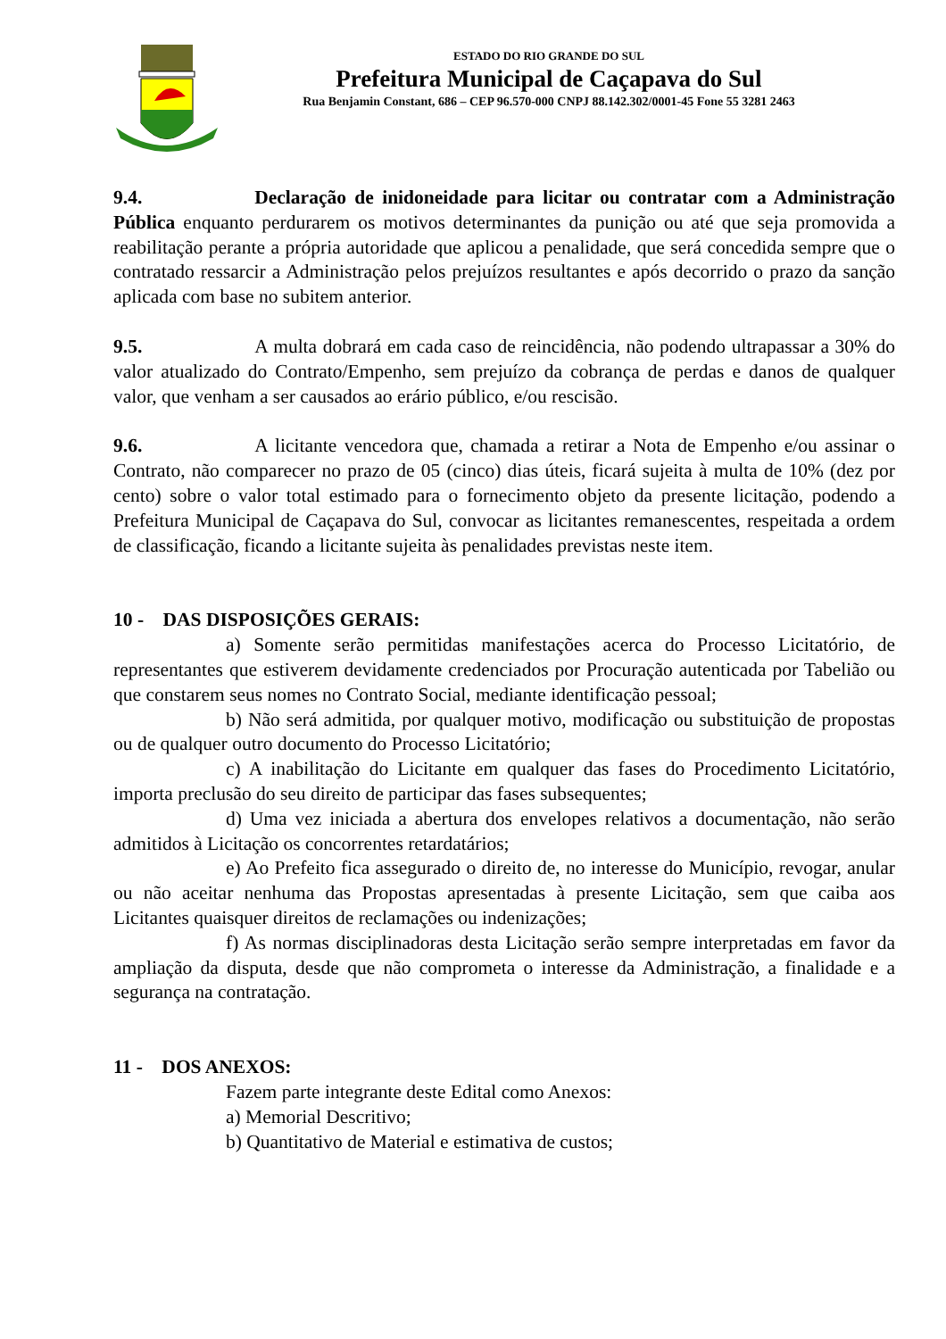ESTADO DO RIO GRANDE DO SUL
Prefeitura Municipal de Caçapava do Sul
Rua Benjamin Constant, 686 – CEP 96.570-000 CNPJ 88.142.302/0001-45 Fone 55 3281 2463
9.4. Declaração de inidoneidade para licitar ou contratar com a Administração Pública enquanto perdurarem os motivos determinantes da punição ou até que seja promovida a reabilitação perante a própria autoridade que aplicou a penalidade, que será concedida sempre que o contratado ressarcir a Administração pelos prejuízos resultantes e após decorrido o prazo da sanção aplicada com base no subitem anterior.
9.5. A multa dobrará em cada caso de reincidência, não podendo ultrapassar a 30% do valor atualizado do Contrato/Empenho, sem prejuízo da cobrança de perdas e danos de qualquer valor, que venham a ser causados ao erário público, e/ou rescisão.
9.6. A licitante vencedora que, chamada a retirar a Nota de Empenho e/ou assinar o Contrato, não comparecer no prazo de 05 (cinco) dias úteis, ficará sujeita à multa de 10% (dez por cento) sobre o valor total estimado para o fornecimento objeto da presente licitação, podendo a Prefeitura Municipal de Caçapava do Sul, convocar as licitantes remanescentes, respeitada a ordem de classificação, ficando a licitante sujeita às penalidades previstas neste item.
10 - DAS DISPOSIÇÕES GERAIS:
a) Somente serão permitidas manifestações acerca do Processo Licitatório, de representantes que estiverem devidamente credenciados por Procuração autenticada por Tabelião ou que constarem seus nomes no Contrato Social, mediante identificação pessoal;
b) Não será admitida, por qualquer motivo, modificação ou substituição de propostas ou de qualquer outro documento do Processo Licitatório;
c) A inabilitação do Licitante em qualquer das fases do Procedimento Licitatório, importa preclusão do seu direito de participar das fases subsequentes;
d) Uma vez iniciada a abertura dos envelopes relativos a documentação, não serão admitidos à Licitação os concorrentes retardatários;
e) Ao Prefeito fica assegurado o direito de, no interesse do Município, revogar, anular ou não aceitar nenhuma das Propostas apresentadas à presente Licitação, sem que caiba aos Licitantes quaisquer direitos de reclamações ou indenizações;
f) As normas disciplinadoras desta Licitação serão sempre interpretadas em favor da ampliação da disputa, desde que não comprometa o interesse da Administração, a finalidade e a segurança na contratação.
11 - DOS ANEXOS:
Fazem parte integrante deste Edital como Anexos:
a) Memorial Descritivo;
b) Quantitativo de Material e estimativa de custos;